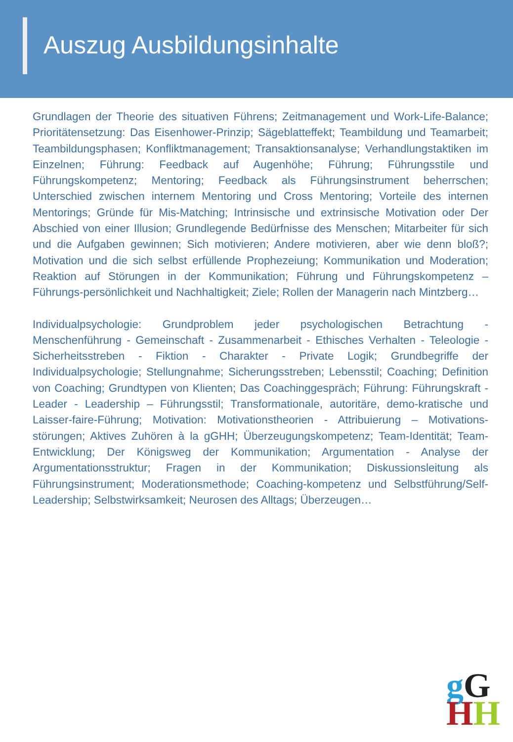Auszug Ausbildungsinhalte
Grundlagen der Theorie des situativen Führens; Zeitmanagement und Work-Life-Balance; Prioritätensetzung: Das Eisenhower-Prinzip; Sägeblatteffekt; Teambildung und Teamarbeit; Teambildungsphasen; Konfliktmanagement; Transaktionsanalyse; Verhandlungstaktiken im Einzelnen; Führung: Feedback auf Augenhöhe; Führung; Führungsstile und Führungskompetenz; Mentoring; Feedback als Führungsinstrument beherrschen; Unterschied zwischen internem Mentoring und Cross Mentoring; Vorteile des internen Mentorings; Gründe für Mis-Matching; Intrinsische und extrinsische Motivation oder Der Abschied von einer Illusion; Grundlegende Bedürfnisse des Menschen; Mitarbeiter für sich und die Aufgaben gewinnen; Sich motivieren; Andere motivieren, aber wie denn bloß?; Motivation und die sich selbst erfüllende Prophezeiung; Kommunikation und Moderation; Reaktion auf Störungen in der Kommunikation; Führung und Führungskompetenz – Führungs-persönlichkeit und Nachhaltigkeit; Ziele; Rollen der Managerin nach Mintzberg…
Individualpsychologie: Grundproblem jeder psychologischen Betrachtung - Menschenführung - Gemeinschaft - Zusammenarbeit - Ethisches Verhalten - Teleologie - Sicherheitsstreben - Fiktion - Charakter - Private Logik; Grundbegriffe der Individualpsychologie; Stellungnahme; Sicherungsstreben; Lebensstil; Coaching; Definition von Coaching; Grundtypen von Klienten; Das Coachinggespräch; Führung: Führungskraft - Leader - Leadership – Führungsstil; Transformationale, autoritäre, demo-kratische und Laisser-faire-Führung; Motivation: Motivationstheorien - Attribuierung – Motivations-störungen; Aktives Zuhören à la gGHH; Überzeugungskompetenz; Team-Identität; Team-Entwicklung; Der Königsweg der Kommunikation; Argumentation - Analyse der Argumentationsstruktur; Fragen in der Kommunikation; Diskussionsleitung als Führungsinstrument; Moderationsmethode; Coaching-kompetenz und Selbstführung/Self-Leadership; Selbstwirksamkeit; Neurosen des Alltags; Überzeugen…
gG
HH